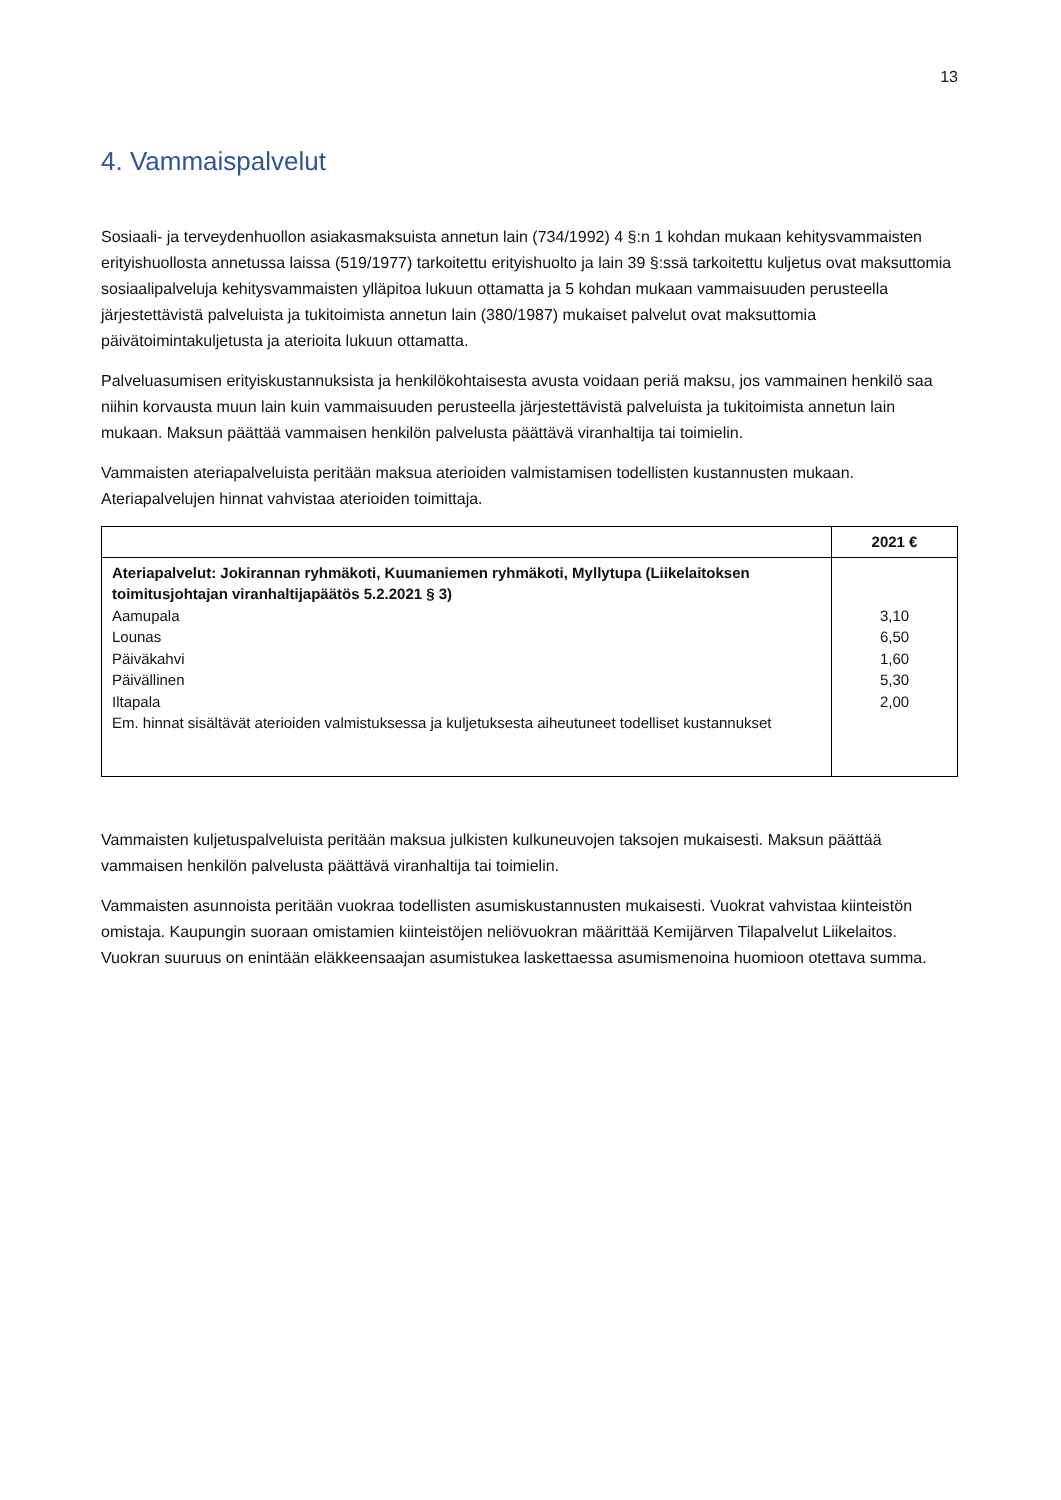13
4. Vammaispalvelut
Sosiaali- ja terveydenhuollon asiakasmaksuista annetun lain (734/1992) 4 §:n 1 kohdan mukaan kehitysvammaisten erityishuollosta annetussa laissa (519/1977) tarkoitettu erityishuolto ja lain 39 §:ssä tarkoitettu kuljetus ovat maksuttomia sosiaalipalveluja kehitysvammaisten ylläpitoa lukuun ottamatta ja 5 kohdan mukaan vammaisuuden perusteella järjestettävistä palveluista ja tukitoimista annetun lain (380/1987) mukaiset palvelut ovat maksuttomia päivätoimintakuljetusta ja aterioita lukuun ottamatta.
Palveluasumisen erityiskustannuksista ja henkilökohtaisesta avusta voidaan periä maksu, jos vammainen henkilö saa niihin korvausta muun lain kuin vammaisuuden perusteella järjestettävistä palveluista ja tukitoimista annetun lain mukaan. Maksun päättää vammaisen henkilön palvelusta päättävä viranhaltija tai toimielin.
Vammaisten ateriapalveluista peritään maksua aterioiden valmistamisen todellisten kustannusten mukaan. Ateriapalvelujen hinnat vahvistaa aterioiden toimittaja.
| | 2021 € |
| --- | --- |
| Ateriapalvelut: Jokirannan ryhmäkoti, Kuumaniemen ryhmäkoti, Myllytupa (Liikelaitoksen toimitusjohtajan viranhaltijapäätös 5.2.2021 § 3) Aamupala Lounas Päiväkahvi Päivällinen Iltapala Em. hinnat sisältävät aterioiden valmistuksessa ja kuljetuksesta aiheutuneet todelliset kustannukset | 3,10 6,50 1,60 5,30 2,00 |
Vammaisten kuljetuspalveluista peritään maksua julkisten kulkuneuvojen taksojen mukaisesti. Maksun päättää vammaisen henkilön palvelusta päättävä viranhaltija tai toimielin.
Vammaisten asunnoista peritään vuokraa todellisten asumiskustannusten mukaisesti. Vuokrat vahvistaa kiinteistön omistaja. Kaupungin suoraan omistamien kiinteistöjen neliövuokran määrittää Kemijärven Tilapalvelut Liikelaitos. Vuokran suuruus on enintään eläkkeensaajan asumistukea laskettaessa asumismenoina huomioon otettava summa.